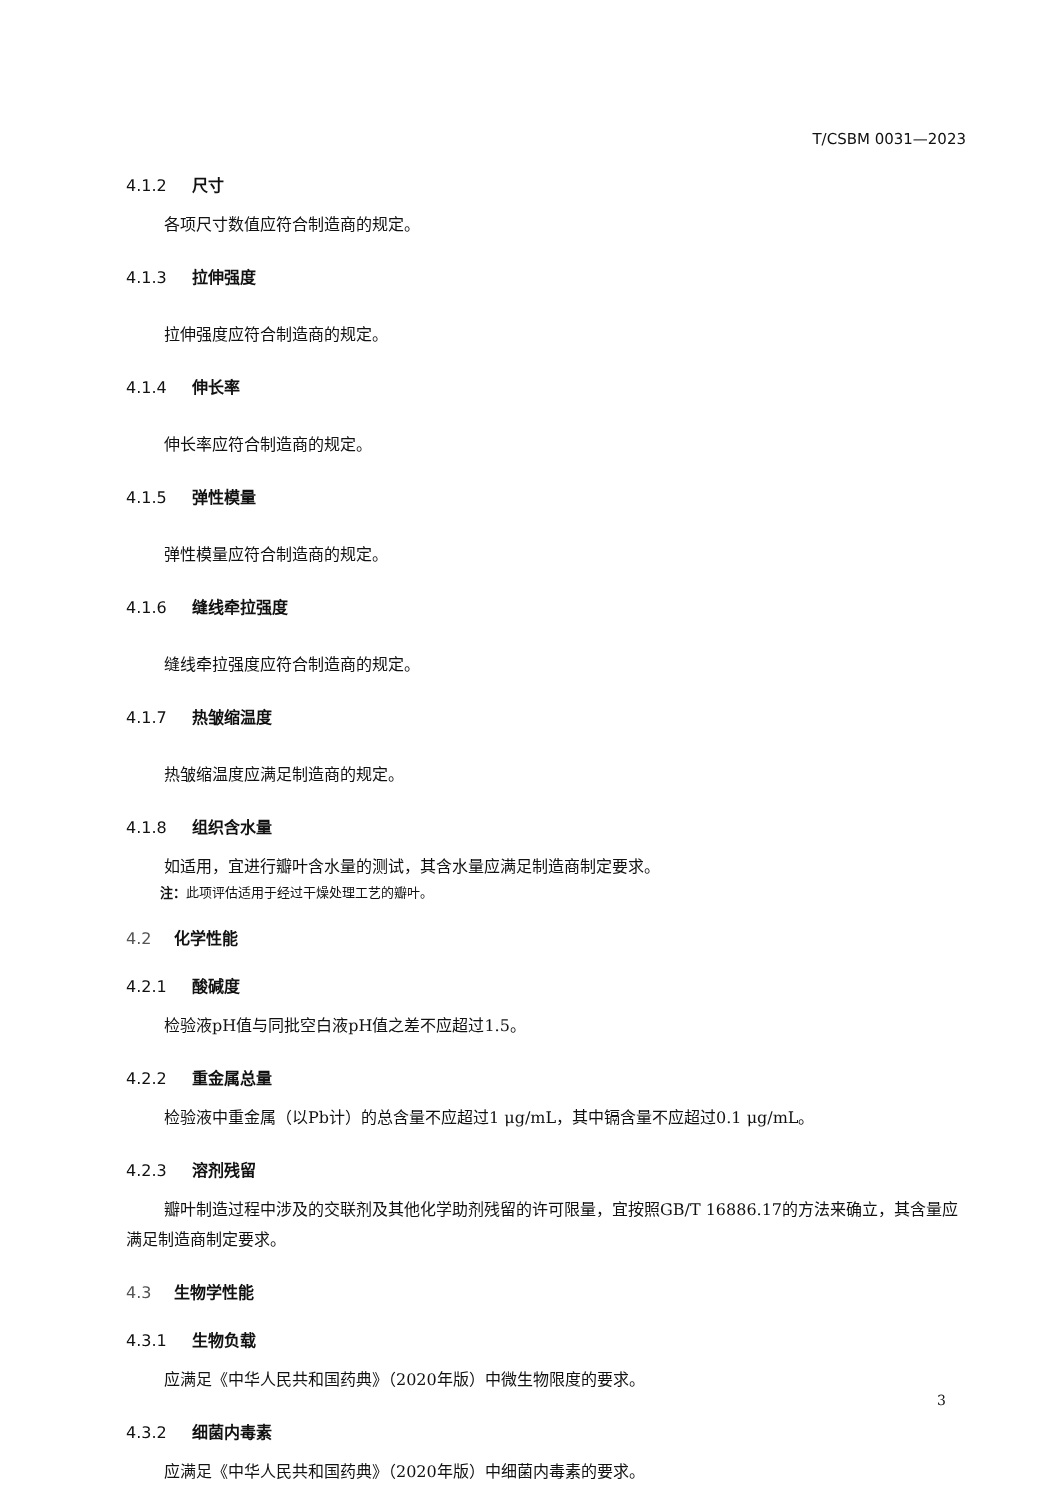T/CSBM 0031—2023
4.1.2 尺寸
各项尺寸数值应符合制造商的规定。
4.1.3 拉伸强度
拉伸强度应符合制造商的规定。
4.1.4 伸长率
伸长率应符合制造商的规定。
4.1.5 弹性模量
弹性模量应符合制造商的规定。
4.1.6 缝线牵拉强度
缝线牵拉强度应符合制造商的规定。
4.1.7 热皱缩温度
热皱缩温度应满足制造商的规定。
4.1.8 组织含水量
如适用，宜进行瓣叶含水量的测试，其含水量应满足制造商制定要求。
注：此项评估适用于经过干燥处理工艺的瓣叶。
4.2 化学性能
4.2.1 酸碱度
检验液pH值与同批空白液pH值之差不应超过1.5。
4.2.2 重金属总量
检验液中重金属（以Pb计）的总含量不应超过1 μg/mL，其中镉含量不应超过0.1 μg/mL。
4.2.3 溶剂残留
瓣叶制造过程中涉及的交联剂及其他化学助剂残留的许可限量，宜按照GB/T 16886.17的方法来确立，其含量应满足制造商制定要求。
4.3 生物学性能
4.3.1 生物负载
应满足《中华人民共和国药典》（2020年版）中微生物限度的要求。
4.3.2 细菌内毒素
应满足《中华人民共和国药典》（2020年版）中细菌内毒素的要求。
3